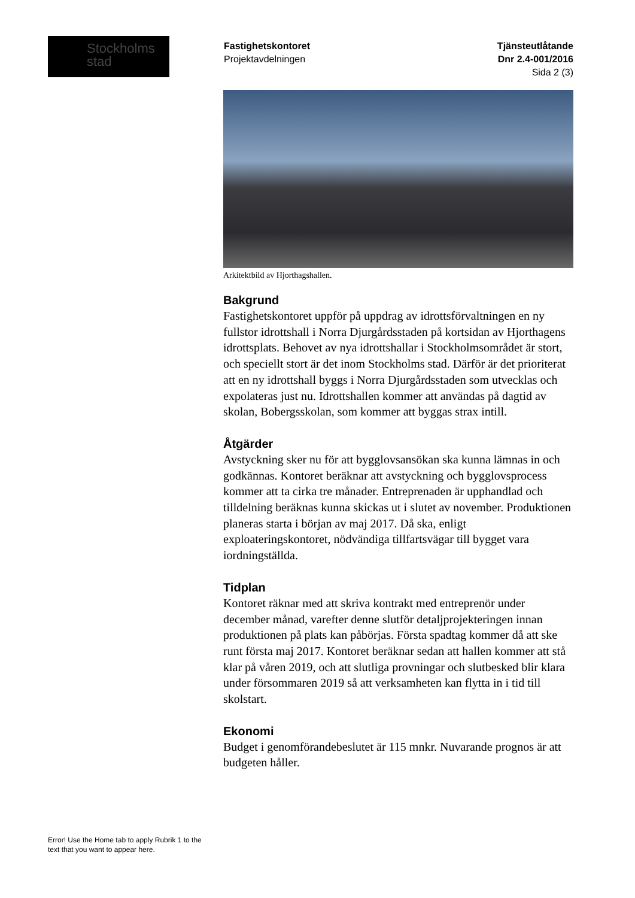Stockholms
stad
Fastighetskontoret
Projektavdelningen
Tjänsteutlåtande
Dnr 2.4-001/2016
Sida 2 (3)
Arkitektbild av Hjorthagshallen.
Bakgrund
Fastighetskontoret uppför på uppdrag av idrottsförvaltningen en ny fullstor idrottshall i Norra Djurgårdsstaden på kortsidan av Hjorthagens idrottsplats. Behovet av nya idrottshallar i Stockholmsområdet är stort, och speciellt stort är det inom Stockholms stad. Därför är det prioriterat att en ny idrottshall byggs i Norra Djurgårdsstaden som utvecklas och expolateras just nu. Idrottshallen kommer att användas på dagtid av skolan, Bobergsskolan, som kommer att byggas strax intill.
Åtgärder
Avstyckning sker nu för att bygglovsansökan ska kunna lämnas in och godkännas. Kontoret beräknar att avstyckning och bygglovsprocess kommer att ta cirka tre månader. Entreprenaden är upphandlad och tilldelning beräknas kunna skickas ut i slutet av november. Produktionen planeras starta i början av maj 2017. Då ska, enligt exploateringskontoret, nödvändiga tillfartsvägar till bygget vara iordningställda.
Tidplan
Kontoret räknar med att skriva kontrakt med entreprenör under december månad, varefter denne slutför detaljprojekteringen innan produktionen på plats kan påbörjas. Första spadtag kommer då att ske runt första maj 2017. Kontoret beräknar sedan att hallen kommer att stå klar på våren 2019, och att slutliga provningar och slutbesked blir klara under försommaren 2019 så att verksamheten kan flytta in i tid till skolstart.
Ekonomi
Budget i genomförandebeslutet är 115 mnkr. Nuvarande prognos är att budgeten håller.
Error! Use the Home tab to apply Rubrik 1 to the text that you want to appear here.